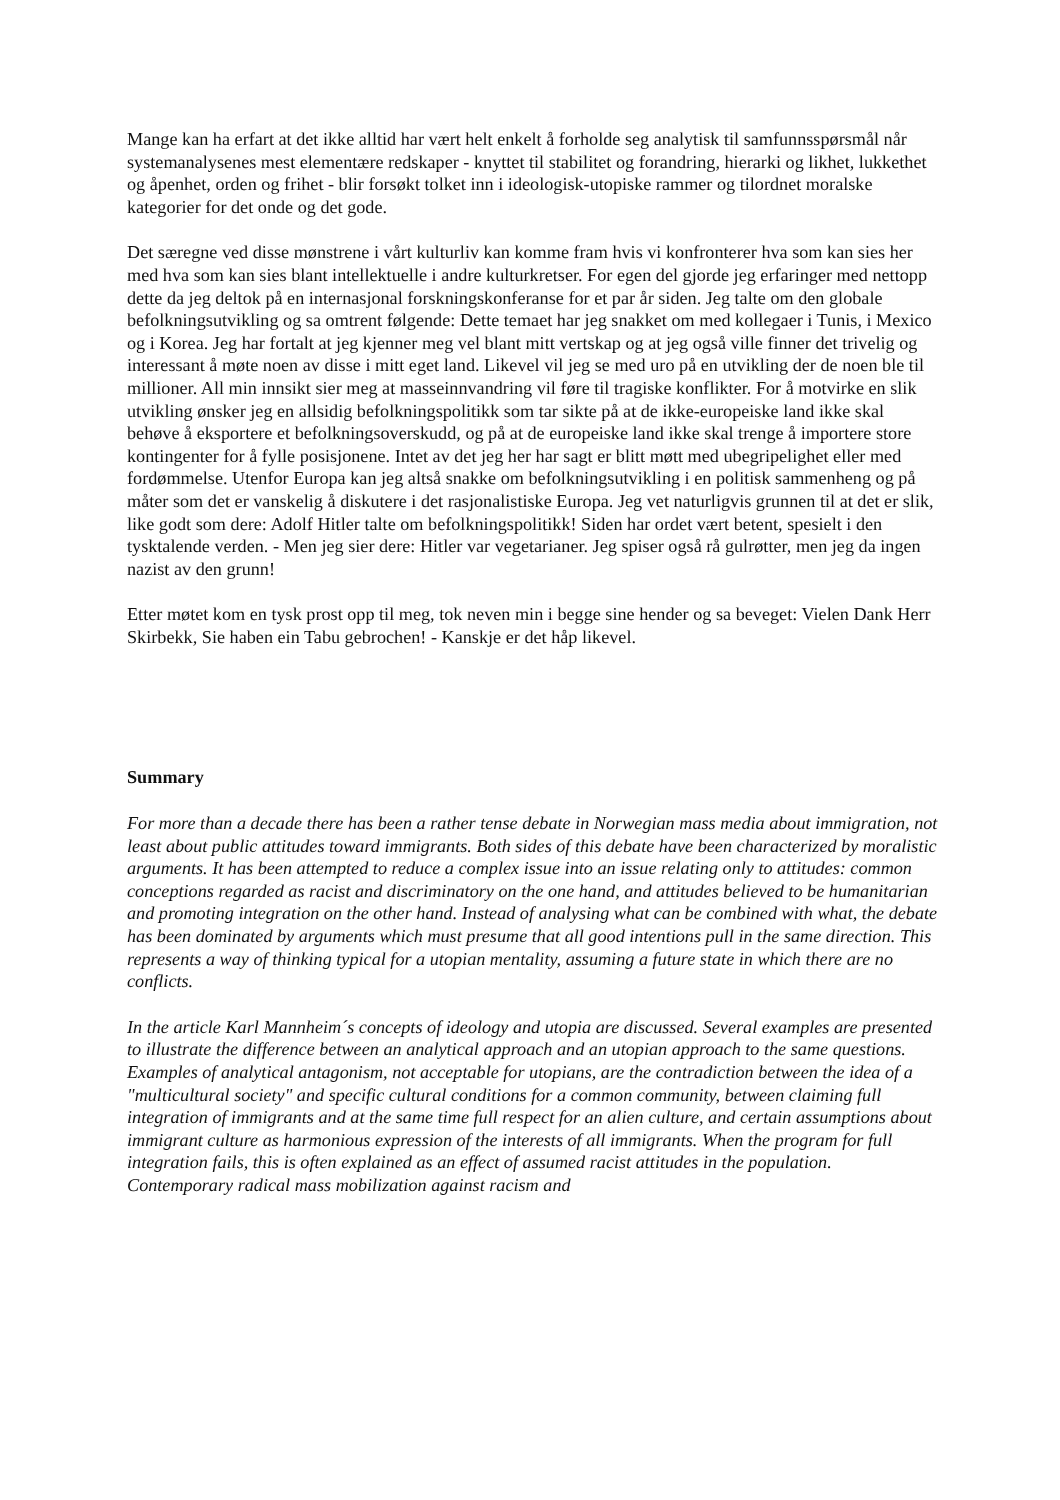Mange kan ha erfart at det ikke alltid har vært helt enkelt å forholde seg analytisk til samfunnsspørsmål når systemanalysenes mest elementære redskaper - knyttet til stabilitet og forandring, hierarki og likhet, lukkethet og åpenhet, orden og frihet - blir forsøkt tolket inn i ideologisk-utopiske rammer og tilordnet moralske kategorier for det onde og det gode.
Det særegne ved disse mønstrene i vårt kulturliv kan komme fram hvis vi konfronterer hva som kan sies her med hva som kan sies blant intellektuelle i andre kulturkretser. For egen del gjorde jeg erfaringer med nettopp dette da jeg deltok på en internasjonal forskningskonferanse for et par år siden. Jeg talte om den globale befolkningsutvikling og sa omtrent følgende: Dette temaet har jeg snakket om med kollegaer i Tunis, i Mexico og i Korea. Jeg har fortalt at jeg kjenner meg vel blant mitt vertskap og at jeg også ville finner det trivelig og interessant å møte noen av disse i mitt eget land. Likevel vil jeg se med uro på en utvikling der de noen ble til millioner. All min innsikt sier meg at masseinnvandring vil føre til tragiske konflikter. For å motvirke en slik utvikling ønsker jeg en allsidig befolkningspolitikk som tar sikte på at de ikke-europeiske land ikke skal behøve å eksportere et befolkningsoverskudd, og på at de europeiske land ikke skal trenge å importere store kontingenter for å fylle posisjonene. Intet av det jeg her har sagt er blitt møtt med ubegripelighet eller med fordømmelse. Utenfor Europa kan jeg altså snakke om befolkningsutvikling i en politisk sammenheng og på måter som det er vanskelig å diskutere i det rasjonalistiske Europa. Jeg vet naturligvis grunnen til at det er slik, like godt som dere: Adolf Hitler talte om befolkningspolitikk! Siden har ordet vært betent, spesielt i den tysktalende verden. - Men jeg sier dere: Hitler var vegetarianer. Jeg spiser også rå gulrøtter, men jeg da ingen nazist av den grunn!
Etter møtet kom en tysk prost opp til meg, tok neven min i begge sine hender og sa beveget: Vielen Dank Herr Skirbekk, Sie haben ein Tabu gebrochen! - Kanskje er det håp likevel.
Summary
For more than a decade there has been a rather tense debate in Norwegian mass media about immigration, not least about public attitudes toward immigrants. Both sides of this debate have been characterized by moralistic arguments. It has been attempted to reduce a complex issue into an issue relating only to attitudes: common conceptions regarded as racist and discriminatory on the one hand, and attitudes believed to be humanitarian and promoting integration on the other hand. Instead of analysing what can be combined with what, the debate has been dominated by arguments which must presume that all good intentions pull in the same direction. This represents a way of thinking typical for a utopian mentality, assuming a future state in which there are no conflicts.
In the article Karl Mannheim´s concepts of ideology and utopia are discussed. Several examples are presented to illustrate the difference between an analytical approach and an utopian approach to the same questions. Examples of analytical antagonism, not acceptable for utopians, are the contradiction between the idea of a "multicultural society" and specific cultural conditions for a common community, between claiming full integration of immigrants and at the same time full respect for an alien culture, and certain assumptions about immigrant culture as harmonious expression of the interests of all immigrants. When the program for full integration fails, this is often explained as an effect of assumed racist attitudes in the population. Contemporary radical mass mobilization against racism and